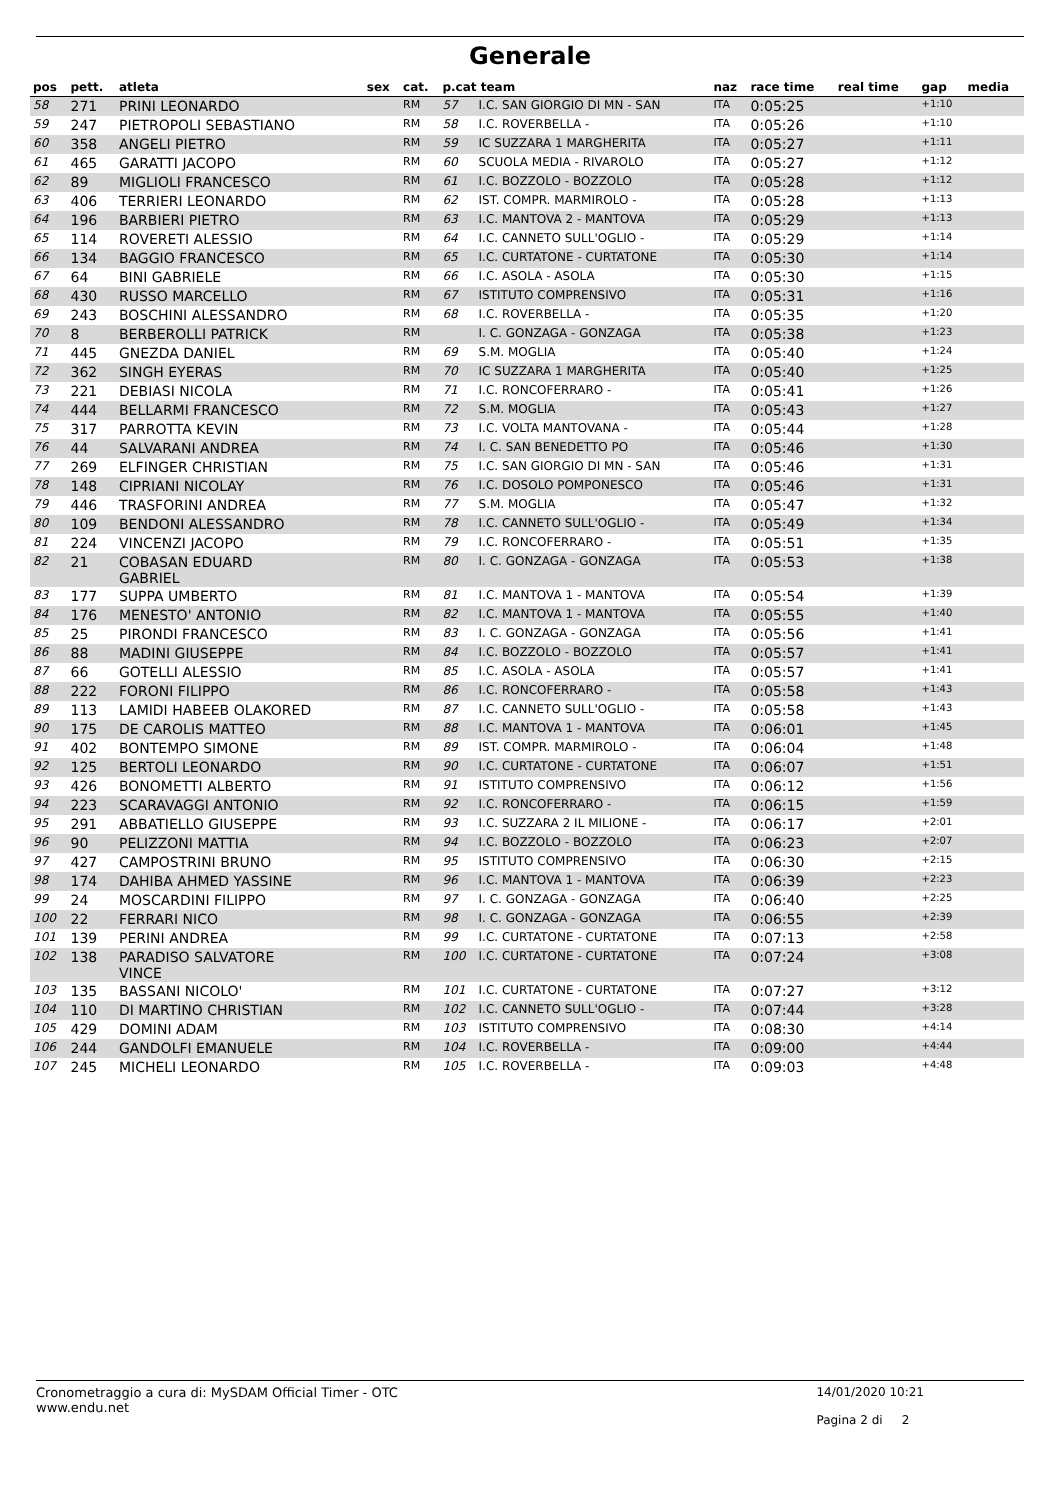Generale
| pos | pett. | atleta | sex | cat. | p.cat team | | naz | race time | real time | gap | media |
| --- | --- | --- | --- | --- | --- | --- | --- | --- | --- | --- | --- |
| 58 | 271 | PRINI LEONARDO | | RM | 57 | I.C. SAN GIORGIO DI MN - SAN | ITA | 0:05:25 | | +1:10 | |
| 59 | 247 | PIETROPOLI SEBASTIANO | | RM | 58 | I.C. ROVERBELLA - | ITA | 0:05:26 | | +1:10 | |
| 60 | 358 | ANGELI PIETRO | | RM | 59 | IC SUZZARA 1 MARGHERITA | ITA | 0:05:27 | | +1:11 | |
| 61 | 465 | GARATTI JACOPO | | RM | 60 | SCUOLA MEDIA - RIVAROLO | ITA | 0:05:27 | | +1:12 | |
| 62 | 89 | MIGLIOLI FRANCESCO | | RM | 61 | I.C. BOZZOLO - BOZZOLO | ITA | 0:05:28 | | +1:12 | |
| 63 | 406 | TERRIERI LEONARDO | | RM | 62 | IST. COMPR. MARMIROLO - | ITA | 0:05:28 | | +1:13 | |
| 64 | 196 | BARBIERI PIETRO | | RM | 63 | I.C. MANTOVA 2 - MANTOVA | ITA | 0:05:29 | | +1:13 | |
| 65 | 114 | ROVERETI ALESSIO | | RM | 64 | I.C. CANNETO SULL'OGLIO - | ITA | 0:05:29 | | +1:14 | |
| 66 | 134 | BAGGIO FRANCESCO | | RM | 65 | I.C. CURTATONE - CURTATONE | ITA | 0:05:30 | | +1:14 | |
| 67 | 64 | BINI GABRIELE | | RM | 66 | I.C. ASOLA - ASOLA | ITA | 0:05:30 | | +1:15 | |
| 68 | 430 | RUSSO MARCELLO | | RM | 67 | ISTITUTO COMPRENSIVO | ITA | 0:05:31 | | +1:16 | |
| 69 | 243 | BOSCHINI ALESSANDRO | | RM | 68 | I.C. ROVERBELLA - | ITA | 0:05:35 | | +1:20 | |
| 70 | 8 | BERBEROLLI PATRICK | | RM | | I. C. GONZAGA - GONZAGA | ITA | 0:05:38 | | +1:23 | |
| 71 | 445 | GNEZDA DANIEL | | RM | 69 | S.M. MOGLIA | ITA | 0:05:40 | | +1:24 | |
| 72 | 362 | SINGH EYERAS | | RM | 70 | IC SUZZARA 1 MARGHERITA | ITA | 0:05:40 | | +1:25 | |
| 73 | 221 | DEBIASI NICOLA | | RM | 71 | I.C. RONCOFERRARO - | ITA | 0:05:41 | | +1:26 | |
| 74 | 444 | BELLARMI FRANCESCO | | RM | 72 | S.M. MOGLIA | ITA | 0:05:43 | | +1:27 | |
| 75 | 317 | PARROTTA KEVIN | | RM | 73 | I.C. VOLTA MANTOVANA - | ITA | 0:05:44 | | +1:28 | |
| 76 | 44 | SALVARANI ANDREA | | RM | 74 | I. C. SAN BENEDETTO PO | ITA | 0:05:46 | | +1:30 | |
| 77 | 269 | ELFINGER CHRISTIAN | | RM | 75 | I.C. SAN GIORGIO DI MN - SAN | ITA | 0:05:46 | | +1:31 | |
| 78 | 148 | CIPRIANI NICOLAY | | RM | 76 | I.C. DOSOLO POMPONESCO | ITA | 0:05:46 | | +1:31 | |
| 79 | 446 | TRASFORINI ANDREA | | RM | 77 | S.M. MOGLIA | ITA | 0:05:47 | | +1:32 | |
| 80 | 109 | BENDONI ALESSANDRO | | RM | 78 | I.C. CANNETO SULL'OGLIO - | ITA | 0:05:49 | | +1:34 | |
| 81 | 224 | VINCENZI JACOPO | | RM | 79 | I.C. RONCOFERRARO - | ITA | 0:05:51 | | +1:35 | |
| 82 | 21 | COBASAN EDUARD GABRIEL | | RM | 80 | I. C. GONZAGA - GONZAGA | ITA | 0:05:53 | | +1:38 | |
| 83 | 177 | SUPPA UMBERTO | | RM | 81 | I.C. MANTOVA 1 - MANTOVA | ITA | 0:05:54 | | +1:39 | |
| 84 | 176 | MENESTO' ANTONIO | | RM | 82 | I.C. MANTOVA 1 - MANTOVA | ITA | 0:05:55 | | +1:40 | |
| 85 | 25 | PIRONDI FRANCESCO | | RM | 83 | I. C. GONZAGA - GONZAGA | ITA | 0:05:56 | | +1:41 | |
| 86 | 88 | MADINI GIUSEPPE | | RM | 84 | I.C. BOZZOLO - BOZZOLO | ITA | 0:05:57 | | +1:41 | |
| 87 | 66 | GOTELLI ALESSIO | | RM | 85 | I.C. ASOLA - ASOLA | ITA | 0:05:57 | | +1:41 | |
| 88 | 222 | FORONI FILIPPO | | RM | 86 | I.C. RONCOFERRARO - | ITA | 0:05:58 | | +1:43 | |
| 89 | 113 | LAMIDI HABEEB OLAKORED | | RM | 87 | I.C. CANNETO SULL'OGLIO - | ITA | 0:05:58 | | +1:43 | |
| 90 | 175 | DE CAROLIS MATTEO | | RM | 88 | I.C. MANTOVA 1 - MANTOVA | ITA | 0:06:01 | | +1:45 | |
| 91 | 402 | BONTEMPO SIMONE | | RM | 89 | IST. COMPR. MARMIROLO - | ITA | 0:06:04 | | +1:48 | |
| 92 | 125 | BERTOLI LEONARDO | | RM | 90 | I.C. CURTATONE - CURTATONE | ITA | 0:06:07 | | +1:51 | |
| 93 | 426 | BONOMETTI ALBERTO | | RM | 91 | ISTITUTO COMPRENSIVO | ITA | 0:06:12 | | +1:56 | |
| 94 | 223 | SCARAVAGGI ANTONIO | | RM | 92 | I.C. RONCOFERRARO - | ITA | 0:06:15 | | +1:59 | |
| 95 | 291 | ABBATIELLO GIUSEPPE | | RM | 93 | I.C. SUZZARA 2 IL MILIONE - | ITA | 0:06:17 | | +2:01 | |
| 96 | 90 | PELIZZONI MATTIA | | RM | 94 | I.C. BOZZOLO - BOZZOLO | ITA | 0:06:23 | | +2:07 | |
| 97 | 427 | CAMPOSTRINI BRUNO | | RM | 95 | ISTITUTO COMPRENSIVO | ITA | 0:06:30 | | +2:15 | |
| 98 | 174 | DAHIBA AHMED YASSINE | | RM | 96 | I.C. MANTOVA 1 - MANTOVA | ITA | 0:06:39 | | +2:23 | |
| 99 | 24 | MOSCARDINI FILIPPO | | RM | 97 | I. C. GONZAGA - GONZAGA | ITA | 0:06:40 | | +2:25 | |
| 100 | 22 | FERRARI NICO | | RM | 98 | I. C. GONZAGA - GONZAGA | ITA | 0:06:55 | | +2:39 | |
| 101 | 139 | PERINI ANDREA | | RM | 99 | I.C. CURTATONE - CURTATONE | ITA | 0:07:13 | | +2:58 | |
| 102 | 138 | PARADISO SALVATORE VINCE | | RM | 100 | I.C. CURTATONE - CURTATONE | ITA | 0:07:24 | | +3:08 | |
| 103 | 135 | BASSANI NICOLO' | | RM | 101 | I.C. CURTATONE - CURTATONE | ITA | 0:07:27 | | +3:12 | |
| 104 | 110 | DI MARTINO CHRISTIAN | | RM | 102 | I.C. CANNETO SULL'OGLIO - | ITA | 0:07:44 | | +3:28 | |
| 105 | 429 | DOMINI ADAM | | RM | 103 | ISTITUTO COMPRENSIVO | ITA | 0:08:30 | | +4:14 | |
| 106 | 244 | GANDOLFI EMANUELE | | RM | 104 | I.C. ROVERBELLA - | ITA | 0:09:00 | | +4:44 | |
| 107 | 245 | MICHELI LEONARDO | | RM | 105 | I.C. ROVERBELLA - | ITA | 0:09:03 | | +4:48 | |
Cronometraggio a cura di: MySDAM Official Timer - OTC
www.endu.net
14/01/2020 10:21
Pagina 2 di 2